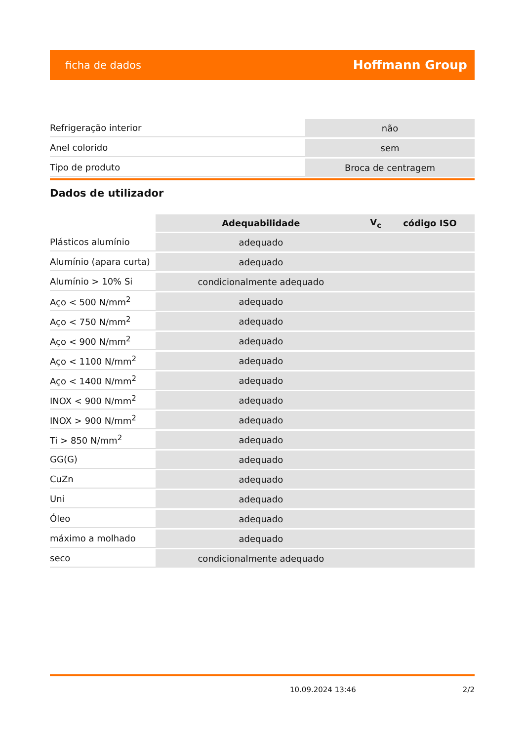ficha de dados Hoffmann Group
| Refrigeração interior | não |
| Anel colorido | sem |
| Tipo de produto | Broca de centragem |
Dados de utilizador
| | Adequabilidade | V<sub>c</sub> | código ISO |
| Plásticos alumínio | adequado | | |
| Alumínio (apara curta) | adequado | | |
| Alumínio > 10% Si | condicionalmente adequado | | |
| Aço < 500 N/mm<sup>2</sup> | adequado | | |
| Aço < 750 N/mm<sup>2</sup> | adequado | | |
| Aço < 900 N/mm<sup>2</sup> | adequado | | |
| Aço < 1100 N/mm<sup>2</sup> | adequado | | |
| Aço < 1400 N/mm<sup>2</sup> | adequado | | |
| INOX < 900 N/mm<sup>2</sup> | adequado | | |
| INOX > 900 N/mm<sup>2</sup> | adequado | | |
| Ti > 850 N/mm<sup>2</sup> | adequado | | |
| GG(G) | adequado | | |
| CuZn | adequado | | |
| Uni | adequado | | |
| Óleo | adequado | | |
| máximo a molhado | adequado | | |
| seco | condicionalmente adequado | | |
10.09.2024 13:46 2/2